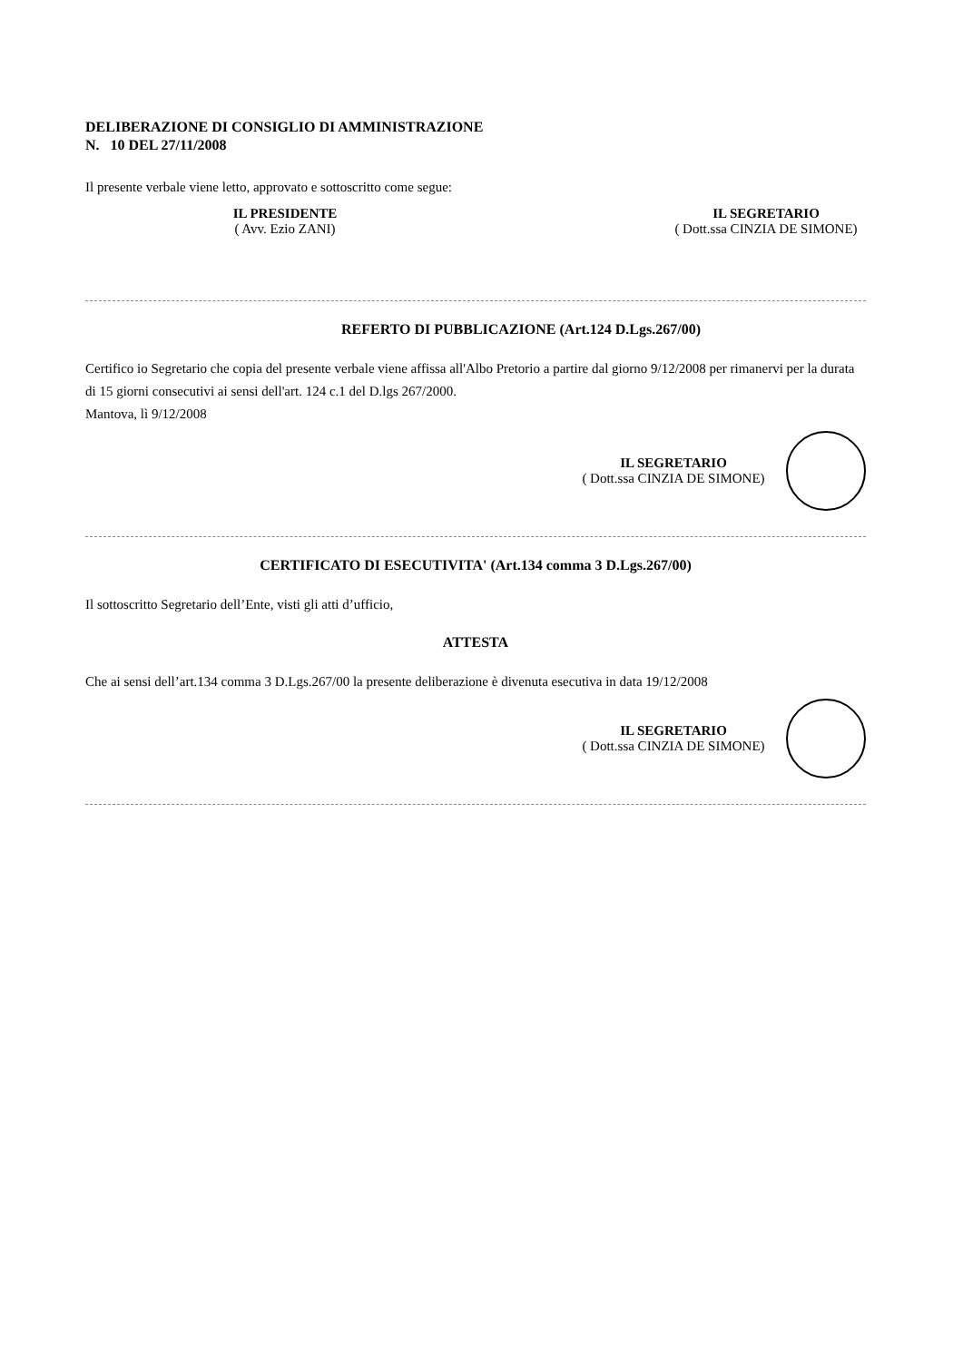DELIBERAZIONE DI CONSIGLIO DI AMMINISTRAZIONE
N. 10 DEL 27/11/2008
Il presente verbale viene letto, approvato e sottoscritto come segue:
IL PRESIDENTE
( Avv. Ezio ZANI)
IL SEGRETARIO
( Dott.ssa CINZIA DE SIMONE)
REFERTO DI PUBBLICAZIONE (Art.124 D.Lgs.267/00)
Certifico io Segretario che copia del presente verbale viene affissa all'Albo Pretorio a partire dal giorno 9/12/2008 per rimanervi per la durata di 15 giorni consecutivi ai sensi dell'art. 124 c.1 del D.lgs 267/2000.
Mantova, lì 9/12/2008
IL SEGRETARIO
( Dott.ssa CINZIA DE SIMONE)
CERTIFICATO DI ESECUTIVITA' (Art.134 comma 3 D.Lgs.267/00)
Il sottoscritto Segretario dell’Ente, visti gli atti d’ufficio,
ATTESTA
Che ai sensi dell’art.134 comma 3 D.Lgs.267/00 la presente deliberazione è divenuta esecutiva in data 19/12/2008
IL SEGRETARIO
( Dott.ssa CINZIA DE SIMONE)